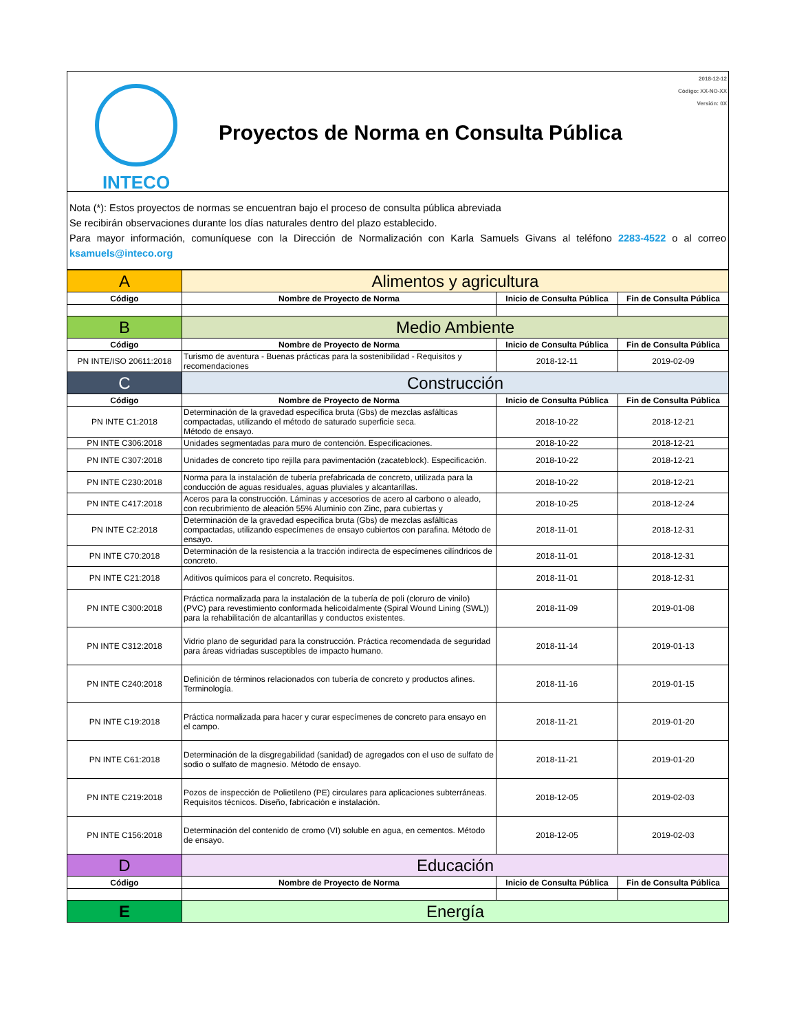INTECO
Proyectos de Norma en Consulta Pública
2018-12-12
Código: XX-NO-XX
Versión: 0X
Nota (*): Estos proyectos de normas se encuentran bajo el proceso de consulta pública abreviada
Se recibirán observaciones durante los días naturales dentro del plazo establecido.
Para mayor información, comuníquese con la Dirección de Normalización con Karla Samuels Givans al teléfono 2283-4522 o al correo ksamuels@inteco.org
| A | Alimentos y agricultura | | |
| Código | Nombre de Proyecto de Norma | Inicio de Consulta Pública | Fin de Consulta Pública |
| B | Medio Ambiente | | |
| Código | Nombre de Proyecto de Norma | Inicio de Consulta Pública | Fin de Consulta Pública |
| PN INTE/ISO 20611:2018 | Turismo de aventura - Buenas prácticas para la sostenibilidad - Requisitos y recomendaciones | 2018-12-11 | 2019-02-09 |
| C | Construcción | | |
| Código | Nombre de Proyecto de Norma | Inicio de Consulta Pública | Fin de Consulta Pública |
| PN INTE C1:2018 | Determinación de la gravedad específica bruta (Gbs) de mezclas asfálticas compactadas, utilizando el método de saturado superficie seca. Método de ensayo. | 2018-10-22 | 2018-12-21 |
| PN INTE C306:2018 | Unidades segmentadas para muro de contención. Especificaciones. | 2018-10-22 | 2018-12-21 |
| PN INTE C307:2018 | Unidades de concreto tipo rejilla para pavimentación (zacateblock). Especificación. | 2018-10-22 | 2018-12-21 |
| PN INTE C230:2018 | Norma para la instalación de tubería prefabricada de concreto, utilizada para la conducción de aguas residuales, aguas pluviales y alcantarillas. | 2018-10-22 | 2018-12-21 |
| PN INTE C417:2018 | Aceros para la construcción. Láminas y accesorios de acero al carbono o aleado, con recubrimiento de aleación 55% Aluminio con Zinc, para cubiertas y | 2018-10-25 | 2018-12-24 |
| PN INTE C2:2018 | Determinación de la gravedad específica bruta (Gbs) de mezclas asfálticas compactadas, utilizando especímenes de ensayo cubiertos con parafina. Método de ensayo. | 2018-11-01 | 2018-12-31 |
| PN INTE C70:2018 | Determinación de la resistencia a la tracción indirecta de especímenes cilíndricos de concreto. | 2018-11-01 | 2018-12-31 |
| PN INTE C21:2018 | Aditivos químicos para el concreto. Requisitos. | 2018-11-01 | 2018-12-31 |
| PN INTE C300:2018 | Práctica normalizada para la instalación de la tubería de poli (cloruro de vinilo) (PVC) para revestimiento conformada helicoidalmente (Spiral Wound Lining (SWL)) para la rehabilitación de alcantarillas y conductos existentes. | 2018-11-09 | 2019-01-08 |
| PN INTE C312:2018 | Vidrio plano de seguridad para la construcción. Práctica recomendada de seguridad para áreas vidriadas susceptibles de impacto humano. | 2018-11-14 | 2019-01-13 |
| PN INTE C240:2018 | Definición de términos relacionados con tubería de concreto y productos afines. Terminología. | 2018-11-16 | 2019-01-15 |
| PN INTE C19:2018 | Práctica normalizada para hacer y curar especímenes de concreto para ensayo en el campo. | 2018-11-21 | 2019-01-20 |
| PN INTE C61:2018 | Determinación de la disgregabilidad (sanidad) de agregados con el uso de sulfato de sodio o sulfato de magnesio. Método de ensayo. | 2018-11-21 | 2019-01-20 |
| PN INTE C219:2018 | Pozos de inspección de Polietileno (PE) circulares para aplicaciones subterráneas. Requisitos técnicos. Diseño, fabricación e instalación. | 2018-12-05 | 2019-02-03 |
| PN INTE C156:2018 | Determinación del contenido de cromo (VI) soluble en agua, en cementos. Método de ensayo. | 2018-12-05 | 2019-02-03 |
| D | Educación | | |
| Código | Nombre de Proyecto de Norma | Inicio de Consulta Pública | Fin de Consulta Pública |
| E | Energía | | |